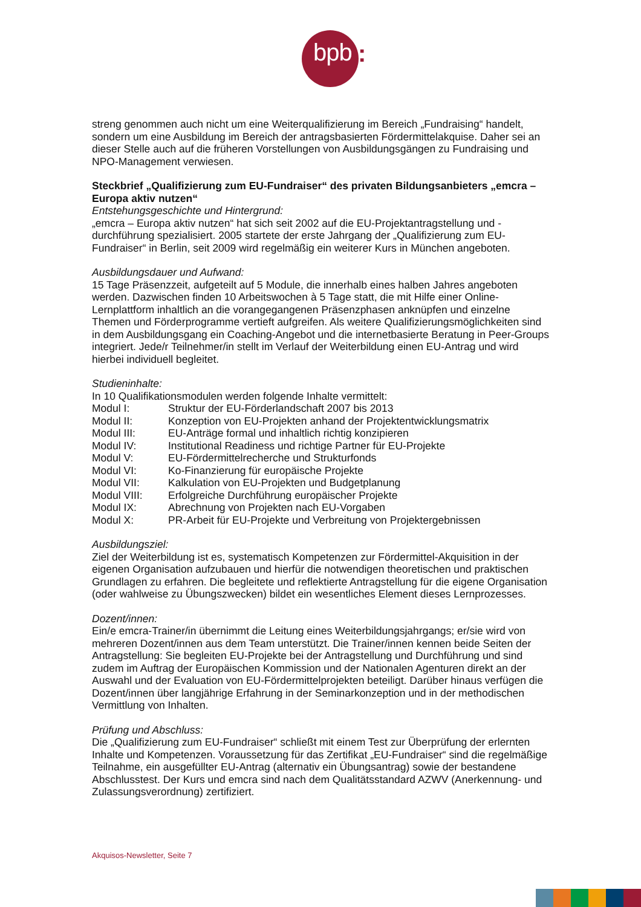bpb :
streng genommen auch nicht um eine Weiterqualifizierung im Bereich „Fundraising“ handelt, sondern um eine Ausbildung im Bereich der antragsbasierten Fördermittelakquise. Daher sei an dieser Stelle auch auf die früheren Vorstellungen von Ausbildungsgängen zu Fundraising und NPO-Management verwiesen.
Steckbrief „Qualifizierung zum EU-Fundraiser“ des privaten Bildungsanbieters „emcra – Europa aktiv nutzen“
Entstehungsgeschichte und Hintergrund:
„emcra – Europa aktiv nutzen“ hat sich seit 2002 auf die EU-Projektantragstellung und -durchführung spezialisiert. 2005 startete der erste Jahrgang der „Qualifizierung zum EU-Fundraiser“ in Berlin, seit 2009 wird regelmäßig ein weiterer Kurs in München angeboten.
Ausbildungsdauer und Aufwand:
15 Tage Präsenzzeit, aufgeteilt auf 5 Module, die innerhalb eines halben Jahres angeboten werden. Dazwischen finden 10 Arbeitswochen à 5 Tage statt, die mit Hilfe einer Online-Lernplattform inhaltlich an die vorangegangenen Präsenzphasen anknüpfen und einzelne Themen und Förderprogramme vertieft aufgreifen. Als weitere Qualifizierungsmöglichkeiten sind in dem Ausbildungsgang ein Coaching-Angebot und die internetbasierte Beratung in Peer-Groups integriert. Jede/r Teilnehmer/in stellt im Verlauf der Weiterbildung einen EU-Antrag und wird hierbei individuell begleitet.
Studieninhalte:
In 10 Qualifikationsmodulen werden folgende Inhalte vermittelt:
| Modul I: | Struktur der EU-Förderlandschaft 2007 bis 2013 |
| Modul II: | Konzeption von EU-Projekten anhand der Projektentwicklungsmatrix |
| Modul III: | EU-Anträge formal und inhaltlich richtig konzipieren |
| Modul IV: | Institutional Readiness und richtige Partner für EU-Projekte |
| Modul V: | EU-Fördermittelrecherche und Strukturfonds |
| Modul VI: | Ko-Finanzierung für europäische Projekte |
| Modul VII: | Kalkulation von EU-Projekten und Budgetplanung |
| Modul VIII: | Erfolgreiche Durchführung europäischer Projekte |
| Modul IX: | Abrechnung von Projekten nach EU-Vorgaben |
| Modul X: | PR-Arbeit für EU-Projekte und Verbreitung von Projektergebnissen |
Ausbildungsziel:
Ziel der Weiterbildung ist es, systematisch Kompetenzen zur Fördermittel-Akquisition in der eigenen Organisation aufzubauen und hierfür die notwendigen theoretischen und praktischen Grundlagen zu erfahren. Die begleitete und reflektierte Antragstellung für die eigene Organisation (oder wahlweise zu Übungszwecken) bildet ein wesentliches Element dieses Lernprozesses.
Dozent/innen:
Ein/e emcra-Trainer/in übernimmt die Leitung eines Weiterbildungsjahrgangs; er/sie wird von mehreren Dozent/innen aus dem Team unterstützt. Die Trainer/innen kennen beide Seiten der Antragstellung: Sie begleiten EU-Projekte bei der Antragstellung und Durchführung und sind zudem im Auftrag der Europäischen Kommission und der Nationalen Agenturen direkt an der Auswahl und der Evaluation von EU-Fördermittelprojekten beteiligt. Darüber hinaus verfügen die Dozent/innen über langjährige Erfahrung in der Seminarkonzeption und in der methodischen Vermittlung von Inhalten.
Prüfung und Abschluss:
Die „Qualifizierung zum EU-Fundraiser“ schließt mit einem Test zur Überprüfung der erlernten Inhalte und Kompetenzen. Voraussetzung für das Zertifikat „EU-Fundraiser“ sind die regelmäßige Teilnahme, ein ausgefüllter EU-Antrag (alternativ ein Übungsantrag) sowie der bestandene Abschlusstest. Der Kurs und emcra sind nach dem Qualitätsstandard AZWV (Anerkennung- und Zulassungsverordnung) zertifiziert.
Akquisos-Newsletter, Seite 7